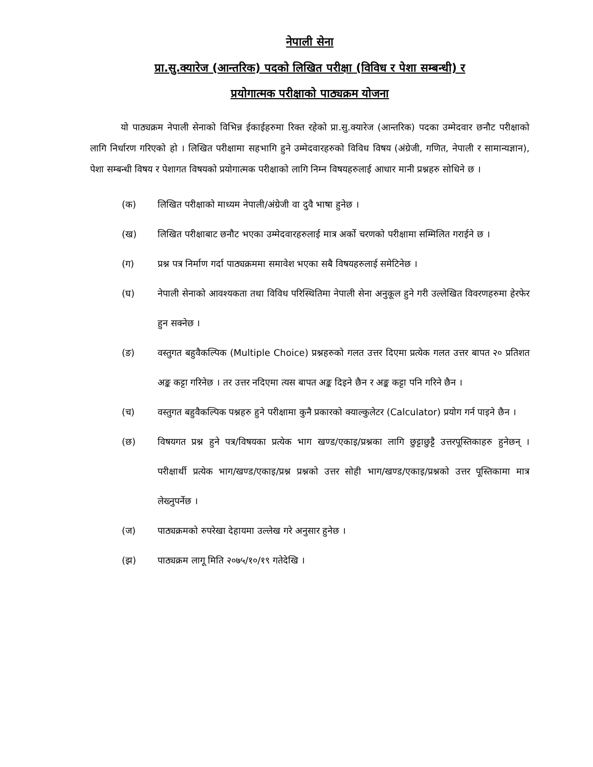नेपाली सेना
प्रा.सु.क्यारेज (आन्तरिक) पदको लिखित परीक्षा (विविध र पेशा सम्बन्धी) र
प्रयोगात्मक परीक्षाको पाठ्यक्रम योजना
यो पाठ्यक्रम नेपाली सेनाको विभिन्न ईकाईहरुमा रिक्त रहेको प्रा.सु.क्यारेज (आन्तरिक) पदका उम्मेदवार छनौट परीक्षाको लागि निर्धारण गरिएको हो । लिखित परीक्षामा सहभागि हुने उम्मेदवारहरुको विविध विषय (अंग्रेजी, गणित, नेपाली र सामान्यज्ञान), पेशा सम्बन्धी विषय र पेशागत विषयको प्रयोगात्मक परीक्षाको लागि निम्न विषयहरुलाई आधार मानी प्रश्नहरु सोधिने छ ।
(क) लिखित परीक्षाको माध्यम नेपाली/अंग्रेजी वा दुवै भाषा हुनेछ ।
(ख) लिखित परीक्षाबाट छनौट भएका उम्मेदवारहरुलाई मात्र अर्को चरणको परीक्षामा सम्मिलित गराईने छ ।
(ग) प्रश्न पत्र निर्माण गर्दा पाठ्यक्रममा समावेश भएका सबै विषयहरुलाई समेटिनेछ ।
(घ) नेपाली सेनाको आवश्यकता तथा विविध परिस्थितिमा नेपाली सेना अनुकूल हुने गरी उल्लेखित विवरणहरुमा हेरफेर हुन सक्नेछ ।
(ङ) वस्तुगत बहुवैकल्पिक (Multiple Choice) प्रश्नहरुको गलत उत्तर दिएमा प्रत्येक गलत उत्तर बापत २० प्रतिशत अङ्क कट्टा गरिनेछ । तर उत्तर नदिएमा त्यस बापत अङ्क दिइने छैन र अङ्क कट्टा पनि गरिने छैन ।
(च) वस्तुगत बहुवैकल्पिक पश्नहरु हुने परीक्षामा कुनै प्रकारको क्याल्कुलेटर (Calculator) प्रयोग गर्न पाइने छैन ।
(छ) विषयगत प्रश्न हुने पत्र/विषयका प्रत्येक भाग खण्ड/एकाइ/प्रश्नका लागि छुट्टाछुट्टै उत्तरपूस्तिकाहरु हुनेछन् । परीक्षार्थी प्रत्येक भाग/खण्ड/एकाइ/प्रश्न प्रश्नको उत्तर सोही भाग/खण्ड/एकाइ/प्रश्नको उत्तर पूस्तिकामा मात्र लेख्नुपर्नेछ ।
(ज) पाठ्यक्रमको रुपरेखा देहायमा उल्लेख गरे अनुसार हुनेछ ।
(झ) पाठ्यक्रम लागू मिति २०७५/१०/१९ गतेदेखि ।